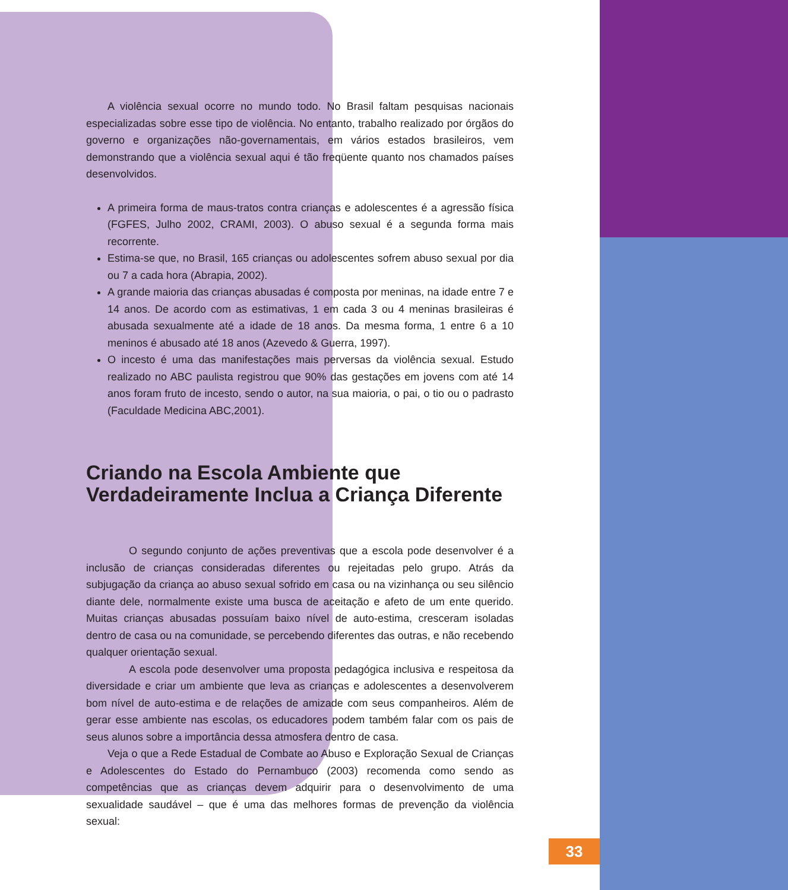A violência sexual ocorre no mundo todo. No Brasil faltam pesquisas nacionais especializadas sobre esse tipo de violência. No entanto, trabalho realizado por órgãos do governo e organizações não-governamentais, em vários estados brasileiros, vem demonstrando que a violência sexual aqui é tão freqüente quanto nos chamados países desenvolvidos.
A primeira forma de maus-tratos contra crianças e adolescentes é a agressão física (FGFES, Julho 2002, CRAMI, 2003). O abuso sexual é a segunda forma mais recorrente.
Estima-se que, no Brasil, 165 crianças ou adolescentes sofrem abuso sexual por dia ou 7 a cada hora (Abrapia, 2002).
A grande maioria das crianças abusadas é composta por meninas, na idade entre 7 e 14 anos. De acordo com as estimativas, 1 em cada 3 ou 4 meninas brasileiras é abusada sexualmente até a idade de 18 anos. Da mesma forma, 1 entre 6 a 10 meninos é abusado até 18 anos (Azevedo & Guerra, 1997).
O incesto é uma das manifestações mais perversas da violência sexual. Estudo realizado no ABC paulista registrou que 90% das gestações em jovens com até 14 anos foram fruto de incesto, sendo o autor, na sua maioria, o pai, o tio ou o padrasto (Faculdade Medicina ABC,2001).
Criando na Escola Ambiente que Verdadeiramente Inclua a Criança Diferente
O segundo conjunto de ações preventivas que a escola pode desenvolver é a inclusão de crianças consideradas diferentes ou rejeitadas pelo grupo. Atrás da subjugação da criança ao abuso sexual sofrido em casa ou na vizinhança ou seu silêncio diante dele, normalmente existe uma busca de aceitação e afeto de um ente querido. Muitas crianças abusadas possuíam baixo nível de auto-estima, cresceram isoladas dentro de casa ou na comunidade, se percebendo diferentes das outras, e não recebendo qualquer orientação sexual.
A escola pode desenvolver uma proposta pedagógica inclusiva e respeitosa da diversidade e criar um ambiente que leva as crianças e adolescentes a desenvolverem bom nível de auto-estima e de relações de amizade com seus companheiros. Além de gerar esse ambiente nas escolas, os educadores podem também falar com os pais de seus alunos sobre a importância dessa atmosfera dentro de casa.
Veja o que a Rede Estadual de Combate ao Abuso e Exploração Sexual de Crianças e Adolescentes do Estado do Pernambuco (2003) recomenda como sendo as competências que as crianças devem adquirir para o desenvolvimento de uma sexualidade saudável – que é uma das melhores formas de prevenção da violência sexual:
33